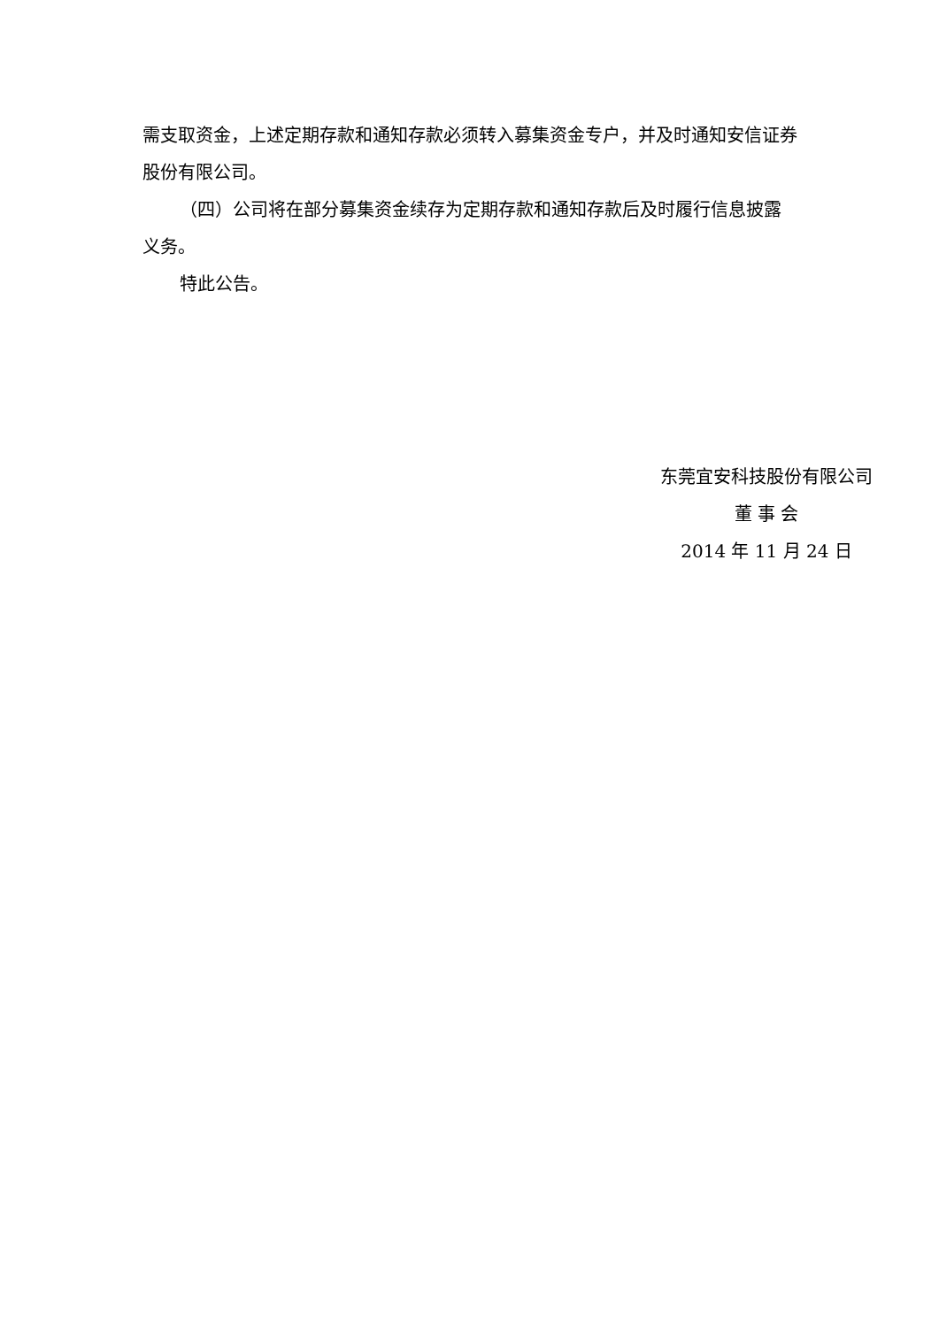需支取资金，上述定期存款和通知存款必须转入募集资金专户，并及时通知安信证券股份有限公司。
（四）公司将在部分募集资金续存为定期存款和通知存款后及时履行信息披露义务。
特此公告。
东莞宜安科技股份有限公司
董 事 会
2014 年 11 月 24 日